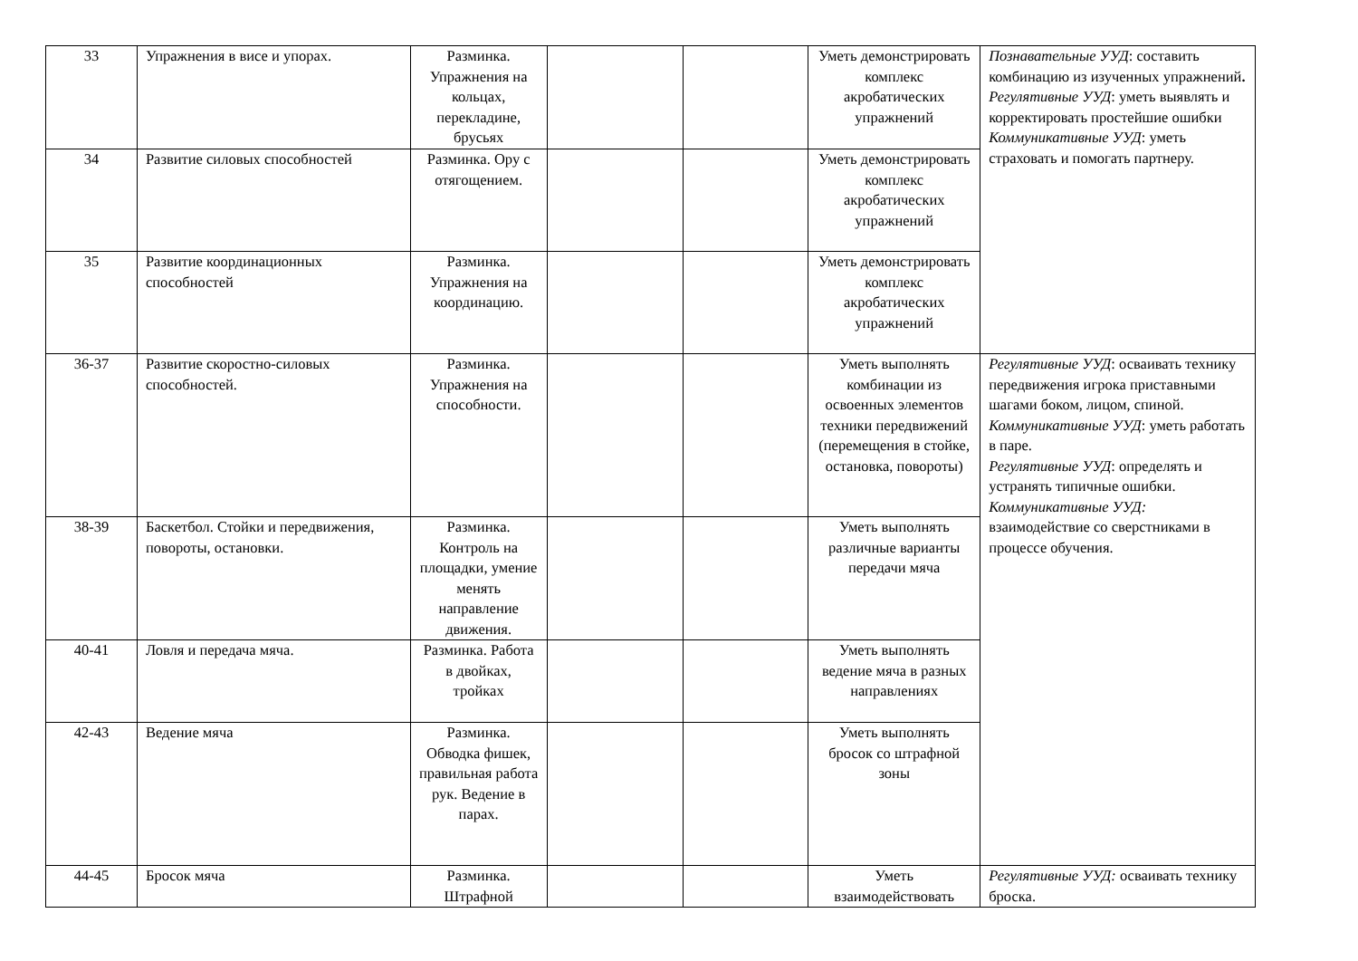| 33 | Упражнения в висе и упорах. | Разминка. Упражнения на кольцах, перекладине, брусьях | | | Уметь демонстрировать комплекс акробатических упражнений | Познавательные УУД : составить комбинацию из изученных упражнений . Регулятивные УУД : уметь выявлять и корректировать простейшие ошибки Коммуникативные УУД : уметь страховать и помогать партнеру. |
| 34 | Развитие силовых способностей | Разминка. Ору с отягощением. | | | Уметь демонстрировать комплекс акробатических упражнений | |
| 35 | Развитие координационных способностей | Разминка. Упражнения на координацию. | | | Уметь демонстрировать комплекс акробатических упражнений | |
| 36-37 | Развитие скоростно-силовых способностей. | Разминка. Упражнения на способности. | | | Уметь выполнять комбинации из освоенных элементов техники передвижений (перемещения в стойке, остановка, повороты) | Регулятивные УУД : осваивать технику передвижения игрока приставными шагами боком, лицом, спиной. Коммуникативные УУД : уметь работать в паре. Регулятивные УУД : определять и устранять типичные ошибки. Коммуникативные УУД: взаимодействие со сверстниками в процессе обучения. |
| 38-39 | Баскетбол. Стойки и передвижения, повороты, остановки. | Разминка. Контроль на площадки, умение менять направление движения. | | | Уметь выполнять различные варианты передачи мяча | |
| 40-41 | Ловля и передача мяча. | Разминка. Работа в двойках, тройках | | | Уметь выполнять ведение мяча в разных направлениях | |
| 42-43 | Ведение мяча | Разминка. Обводка фишек, правильная работа рук. Ведение в парах. | | | Уметь выполнять бросок со штрафной зоны | |
| 44-45 | Бросок мяча | Разминка. Штрафной | | | Уметь взаимодействовать | Регулятивные УУД: осваивать технику броска. |